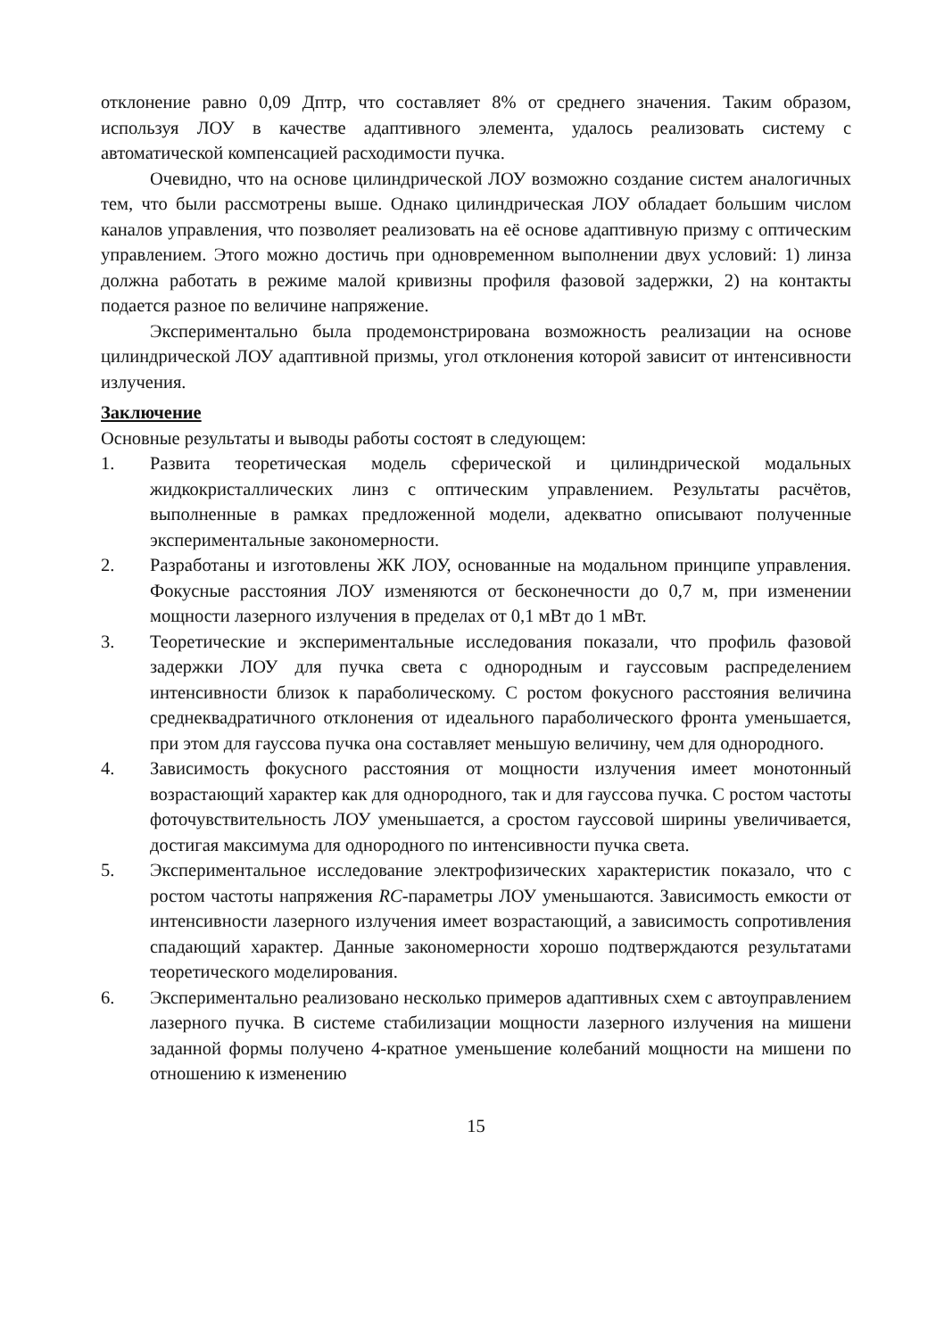отклонение равно 0,09 Дптр, что составляет 8% от среднего значения. Таким образом, используя ЛОУ в качестве адаптивного элемента, удалось реализовать систему с автоматической компенсацией расходимости пучка.
Очевидно, что на основе цилиндрической ЛОУ возможно создание систем аналогичных тем, что были рассмотрены выше. Однако цилиндрическая ЛОУ обладает большим числом каналов управления, что позволяет реализовать на её основе адаптивную призму с оптическим управлением. Этого можно достичь при одновременном выполнении двух условий: 1) линза должна работать в режиме малой кривизны профиля фазовой задержки, 2) на контакты подается разное по величине напряжение.
Экспериментально была продемонстрирована возможность реализации на основе цилиндрической ЛОУ адаптивной призмы, угол отклонения которой зависит от интенсивности излучения.
Заключение
Основные результаты и выводы работы состоят в следующем:
1. Развита теоретическая модель сферической и цилиндрической модальных жидкокристаллических линз с оптическим управлением. Результаты расчётов, выполненные в рамках предложенной модели, адекватно описывают полученные экспериментальные закономерности.
2. Разработаны и изготовлены ЖК ЛОУ, основанные на модальном принципе управления. Фокусные расстояния ЛОУ изменяются от бесконечности до 0,7 м, при изменении мощности лазерного излучения в пределах от 0,1 мВт до 1 мВт.
3. Теоретические и экспериментальные исследования показали, что профиль фазовой задержки ЛОУ для пучка света с однородным и гауссовым распределением интенсивности близок к параболическому. С ростом фокусного расстояния величина среднеквадратичного отклонения от идеального параболического фронта уменьшается, при этом для гауссова пучка она составляет меньшую величину, чем для однородного.
4. Зависимость фокусного расстояния от мощности излучения имеет монотонный возрастающий характер как для однородного, так и для гауссова пучка. С ростом частоты фоточувствительность ЛОУ уменьшается, а сростом гауссовой ширины увеличивается, достигая максимума для однородного по интенсивности пучка света.
5. Экспериментальное исследование электрофизических характеристик показало, что с ростом частоты напряжения RC-параметры ЛОУ уменьшаются. Зависимость емкости от интенсивности лазерного излучения имеет возрастающий, а зависимость сопротивления спадающий характер. Данные закономерности хорошо подтверждаются результатами теоретического моделирования.
6. Экспериментально реализовано несколько примеров адаптивных схем с автоуправлением лазерного пучка. В системе стабилизации мощности лазерного излучения на мишени заданной формы получено 4-кратное уменьшение колебаний мощности на мишени по отношению к изменению
15